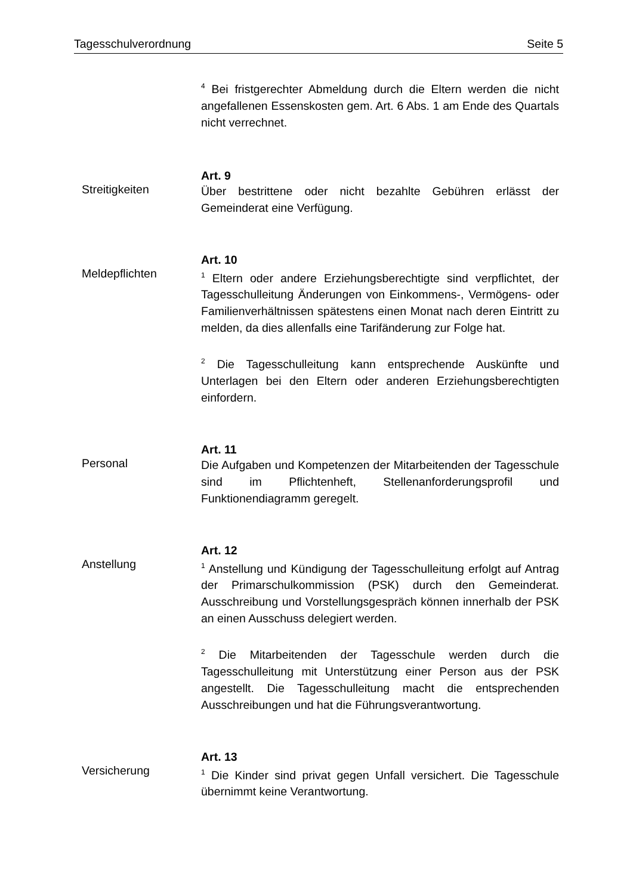Tagesschulverordnung Seite 5
<sup>4</sup> Bei fristgerechter Abmeldung durch die Eltern werden die nicht angefallenen Essenskosten gem. Art. 6 Abs. 1 am Ende des Quartals nicht verrechnet.
Art. 9
Streitigkeiten
Über bestrittene oder nicht bezahlte Gebühren erlässt der Gemeinderat eine Verfügung.
Art. 10
Meldepflichten
<sup>1</sup> Eltern oder andere Erziehungsberechtigte sind verpflichtet, der Tagesschulleitung Änderungen von Einkommens-, Vermögens- oder Familienverhältnissen spätestens einen Monat nach deren Eintritt zu melden, da dies allenfalls eine Tarifänderung zur Folge hat.
<sup>2</sup> Die Tagesschulleitung kann entsprechende Auskünfte und Unterlagen bei den Eltern oder anderen Erziehungsberechtigten einfordern.
Art. 11
Personal
Die Aufgaben und Kompetenzen der Mitarbeitenden der Tagesschule sind im Pflichtenheft, Stellenanforderungsprofil und Funktionendiagramm geregelt.
Art. 12
Anstellung
<sup>1</sup> Anstellung und Kündigung der Tagesschulleitung erfolgt auf Antrag der Primarschulkommission (PSK) durch den Gemeinderat. Ausschreibung und Vorstellungsgespräch können innerhalb der PSK an einen Ausschuss delegiert werden.
<sup>2</sup> Die Mitarbeitenden der Tagesschule werden durch die Tagesschulleitung mit Unterstützung einer Person aus der PSK angestellt. Die Tagesschulleitung macht die entsprechenden Ausschreibungen und hat die Führungsverantwortung.
Art. 13
Versicherung
<sup>1</sup> Die Kinder sind privat gegen Unfall versichert. Die Tagesschule übernimmt keine Verantwortung.